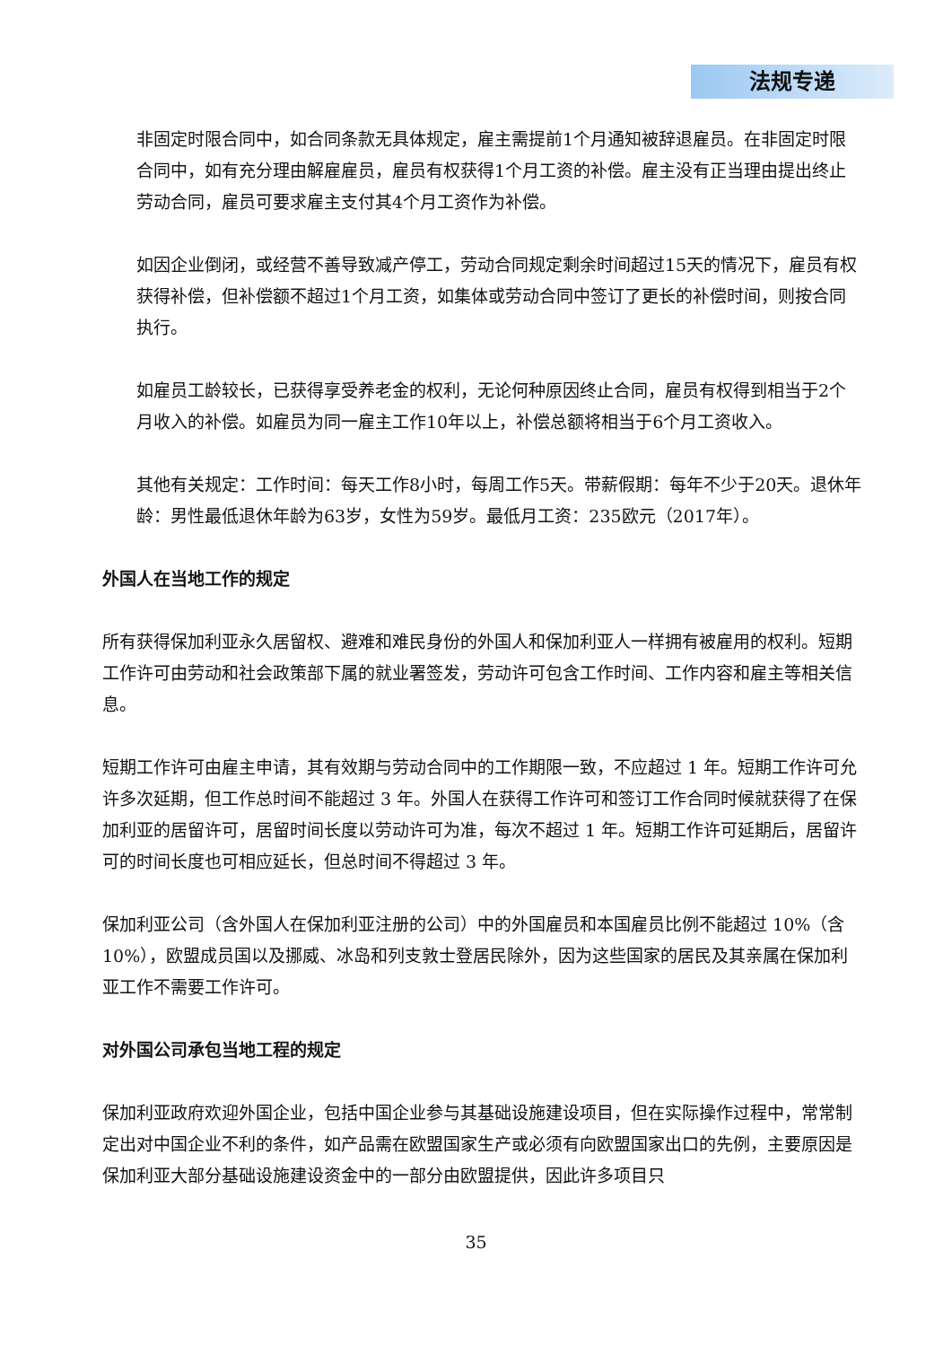法规专递
非固定时限合同中，如合同条款无具体规定，雇主需提前1个月通知被辞退雇员。在非固定时限合同中，如有充分理由解雇雇员，雇员有权获得1个月工资的补偿。雇主没有正当理由提出终止劳动合同，雇员可要求雇主支付其4个月工资作为补偿。
如因企业倒闭，或经营不善导致减产停工，劳动合同规定剩余时间超过15天的情况下，雇员有权获得补偿，但补偿额不超过1个月工资，如集体或劳动合同中签订了更长的补偿时间，则按合同执行。
如雇员工龄较长，已获得享受养老金的权利，无论何种原因终止合同，雇员有权得到相当于2个月收入的补偿。如雇员为同一雇主工作10年以上，补偿总额将相当于6个月工资收入。
其他有关规定：工作时间：每天工作8小时，每周工作5天。带薪假期：每年不少于20天。退休年龄：男性最低退休年龄为63岁，女性为59岁。最低月工资：235欧元（2017年）。
外国人在当地工作的规定
所有获得保加利亚永久居留权、避难和难民身份的外国人和保加利亚人一样拥有被雇用的权利。短期工作许可由劳动和社会政策部下属的就业署签发，劳动许可包含工作时间、工作内容和雇主等相关信息。
短期工作许可由雇主申请，其有效期与劳动合同中的工作期限一致，不应超过 1 年。短期工作许可允许多次延期，但工作总时间不能超过 3 年。外国人在获得工作许可和签订工作合同时候就获得了在保加利亚的居留许可，居留时间长度以劳动许可为准，每次不超过 1 年。短期工作许可延期后，居留许可的时间长度也可相应延长，但总时间不得超过 3 年。
保加利亚公司（含外国人在保加利亚注册的公司）中的外国雇员和本国雇员比例不能超过 10%（含 10%），欧盟成员国以及挪威、冰岛和列支敦士登居民除外，因为这些国家的居民及其亲属在保加利亚工作不需要工作许可。
对外国公司承包当地工程的规定
保加利亚政府欢迎外国企业，包括中国企业参与其基础设施建设项目，但在实际操作过程中，常常制定出对中国企业不利的条件，如产品需在欧盟国家生产或必须有向欧盟国家出口的先例，主要原因是保加利亚大部分基础设施建设资金中的一部分由欧盟提供，因此许多项目只
35